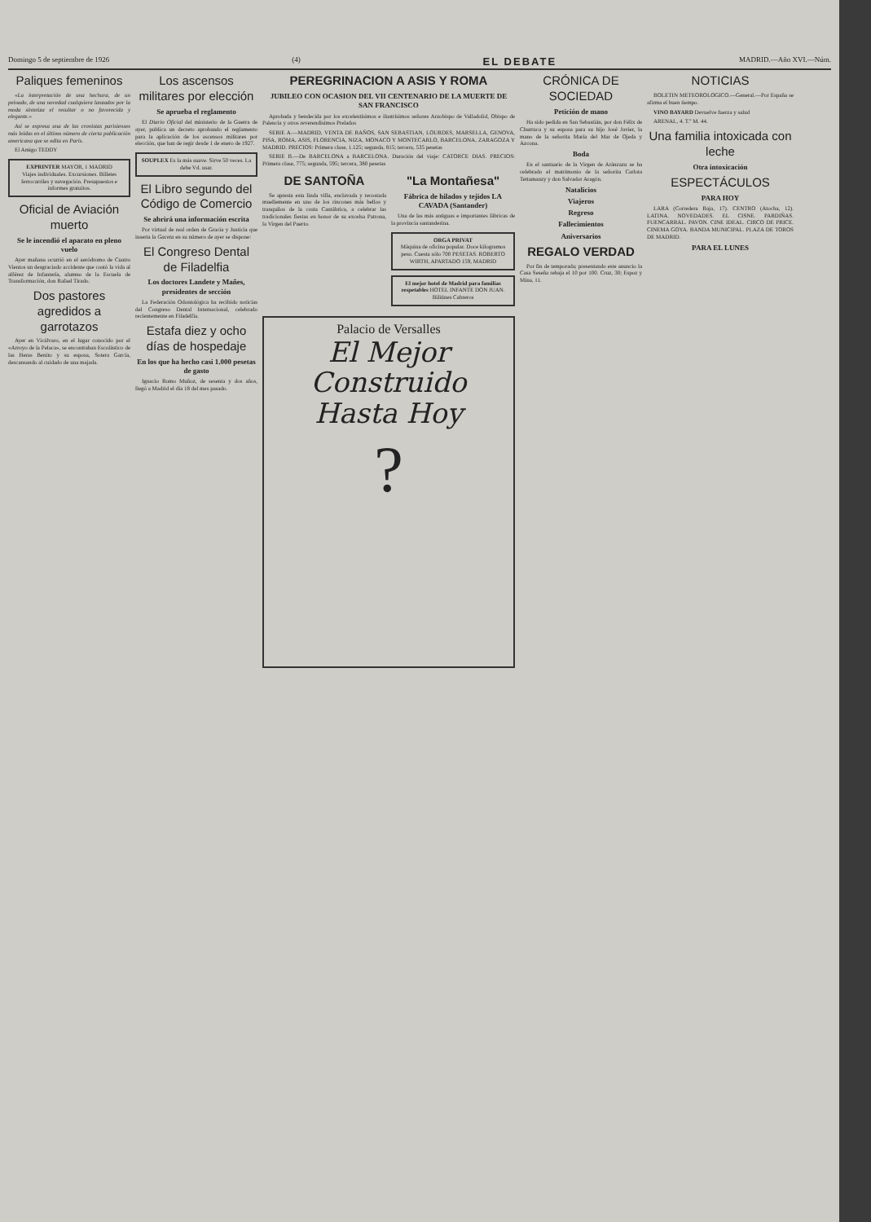Domingo 5 de septiembre de 1926 (4) EL DEBATE MADRID.—Año XVI.—Núm.
Paliques femeninos
«La interpretación de una hechura, de un peinado, de una novedad cualquiera lanzados por la moda sintetiza el resultar o no favorecida y elegante.»
Así se expresa una de las cronistas parisienses más leídas en el último número de cierta publicación americana que se edita en París.
El Amigo TEDDY
EXPRINTER MAYOR, 1 MADRID
Viajes individuales. Excursiones. Billetes ferrocarriles y navegación. Presupuestos e informes gratuitos.
Oficial de Aviación muerto
Se le incendió el aparato en pleno vuelo
Ayer mañana ocurrió en el aeródromo de Cuatro Vientos un desgraciado accidente que costó la vida al alférez de Infantería, alumno de la Escuela de Transformación, don Rafael Tirado.
Dos pastores agredidos a garrotazos
Ayer en Vicálvaro, en el lugar conocido por el «Arroyo de la Pelaca», se encontraban Escolástico de las Heras Benito y su esposa, Sotera García, descansando al cuidado de una majada.
Los ascensos militares por elección
Se aprueba el reglamento
El Diario Oficial del ministerio de la Guerra de ayer, publica un decreto aprobando el reglamento para la aplicación de los ascensos militares por elección, que han de regir desde 1 de enero de 1927.
SOUPLEX Es la más suave. Sirve 50 veces. La debe Vd. usar.
El Libro segundo del Código de Comercio
Se abrirá una información escrita
Por virtual de real orden de Gracia y Justicia que inserta la Gaceta en su número de ayer se dispone:
El Congreso Dental de Filadelfia
Los doctores Landete y Mañes, presidentes de sección
La Federación Odontológica ha recibido noticias del Congreso Dental Internacional, celebrado recientemente en Filadelfia.
Estafa diez y ocho días de hospedaje
En los que ha hecho casi 1.000 pesetas de gasto
Ignacio Romo Muñoz, de sesenta y dos años, llegó a Madrid el día 18 del mes pasado.
PEREGRINACION A ASIS Y ROMA
JUBILEO CON OCASION DEL VII CENTENARIO DE LA MUERTE DE SAN FRANCISCO
Aprobada y bendecida por los excelentísimos e ilustrísimos señores Arzobispo de Valladolid, Obispo de Palencia y otros reverendísimos Prelados
SERIE A.—MADRID, VENTA DE BAÑOS, SAN SEBASTIAN, LOURDES, MARSELLA, GENOVA, PISA, ROMA, ASIS, FLORENCIA, NIZA, MONACO Y MONTECARLO, BARCELONA, ZARAGOZA Y MADRID. PRECIOS: Primera clase, 1.125; segunda, 815; tercera, 535 pesetas
SERIE B.—De BARCELONA a BARCELONA. Duración del viaje: CATORCE DIAS. PRECIOS: Primera clase, 775; segunda, 595; tercera, 380 pesetas
DE SANTOÑA
Se apresta esta linda villa, enclavada y recostada muellemente en uno de los rincones más bellos y tranquilos de la costa Cantábrica, a celebrar las tradicionales fiestas en honor de su excelsa Patrona, la Virgen del Puerto.
"La Montañesa"
Fábrica de hilados y tejidos LA CAVADA (Santander)
Una de las más antiguas e importantes fábricas de la provincia santanderina.
ORGA PRIVAT
Máquina de oficina popular. Doce kilogramos peso. Cuesta sólo 700 PESETAS. ROBERTO WIRTH, APARTADO 159, MADRID
El mejor hotel de Madrid para familias respetables HOTEL INFANTE DON JUAN. Bilitines Cabreros
Palacio de Versalles
El Mejor Construido
Hasta Hoy
?
CRÓNICA DE SOCIEDAD
Petición de mano
Ha sido pedida en San Sebastián, por don Félix de Churruca y su esposa para su hijo José Javier, la mano de la señorita María del Mar de Ojeda y Azcona.
Boda
En el santuario de la Virgen de Aránzazu se ha celebrado el matrimonio de la señorita Carlota Tettamanzy y don Salvador Aragón.
Natalicios
Viajeros
Regreso
Fallecimientos
Aniversarios
REGALO VERDAD
Por fin de temporada; presentando este anuncio la Casa Seseña rebaja el 10 por 100. Cruz, 30; Espoz y Mina, 11.
NOTICIAS
BOLETIN METEOROLOGICO.—General.—Por España se afirma el buen tiempo.
VINO BAYARD Devuelve fuerza y salud
ARENAL, 4. T.º M. 44.
Una familia intoxicada con leche
Otra intoxicación
ESPECTÁCULOS
PARA HOY
LARA (Corredera Baja, 17). CENTRO (Atocha, 12). LATINA. NOVEDADES. EL CISNE. PARDIÑAS. FUENCARRAL. PAVON. CINE IDEAL. CIRCO DE PRICE. CINEMA GOYA. BANDA MUNICIPAL. PLAZA DE TOROS DE MADRID.
PARA EL LUNES